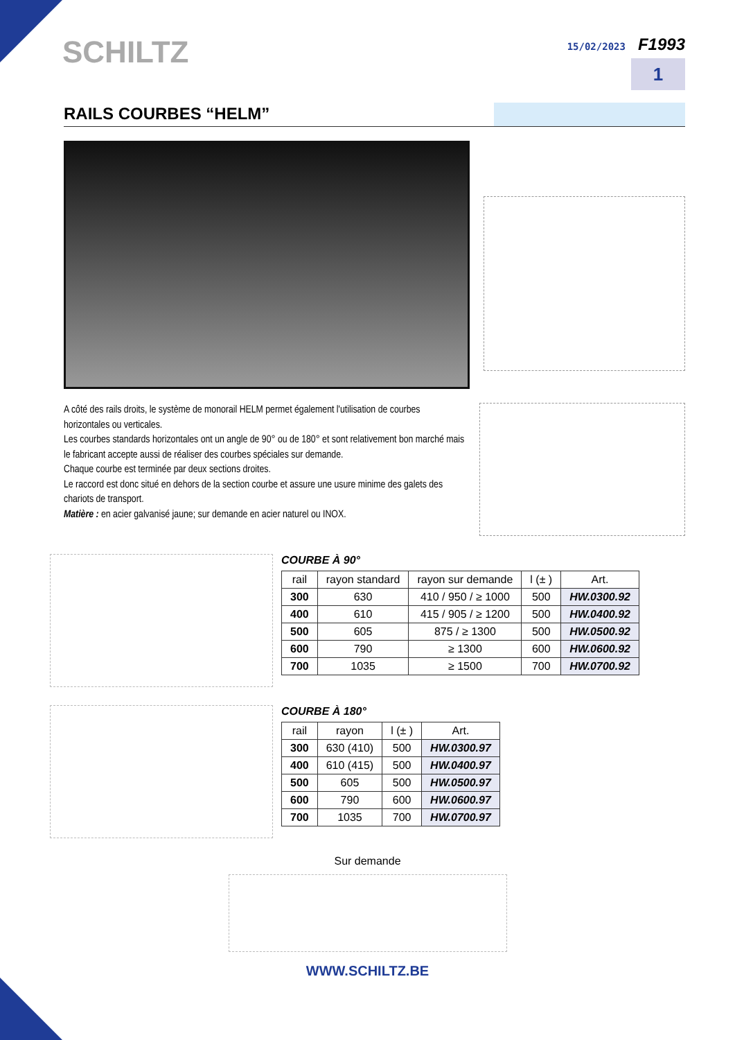SCHILTZ
15/02/2023 F1993
1
RAILS COURBES “HELM”
A côté des rails droits, le système de monorail HELM permet également l'utilisation de courbes horizontales ou verticales.
Les courbes standards horizontales ont un angle de 90° ou de 180° et sont relativement bon marché mais le fabricant accepte aussi de réaliser des courbes spéciales sur demande.
Chaque courbe est terminée par deux sections droites.
Le raccord est donc situé en dehors de la section courbe et assure une usure minime des galets des chariots de transport.
Matière : en acier galvanisé jaune; sur demande en acier naturel ou INOX.
COURBE À 90°
| rail | rayon standard | rayon sur demande | l (± ) | Art. |
| --- | --- | --- | --- | --- |
| 300 | 630 | 410 / 950 / ≥ 1000 | 500 | HW.0300.92 |
| 400 | 610 | 415 / 905 / ≥ 1200 | 500 | HW.0400.92 |
| 500 | 605 | 875 / ≥ 1300 | 500 | HW.0500.92 |
| 600 | 790 | ≥ 1300 | 600 | HW.0600.92 |
| 700 | 1035 | ≥ 1500 | 700 | HW.0700.92 |
COURBE À 180°
| rail | rayon | l (± ) | Art. |
| --- | --- | --- | --- |
| 300 | 630 (410) | 500 | HW.0300.97 |
| 400 | 610 (415) | 500 | HW.0400.97 |
| 500 | 605 | 500 | HW.0500.97 |
| 600 | 790 | 600 | HW.0600.97 |
| 700 | 1035 | 700 | HW.0700.97 |
Sur demande
WWW.SCHILTZ.BE